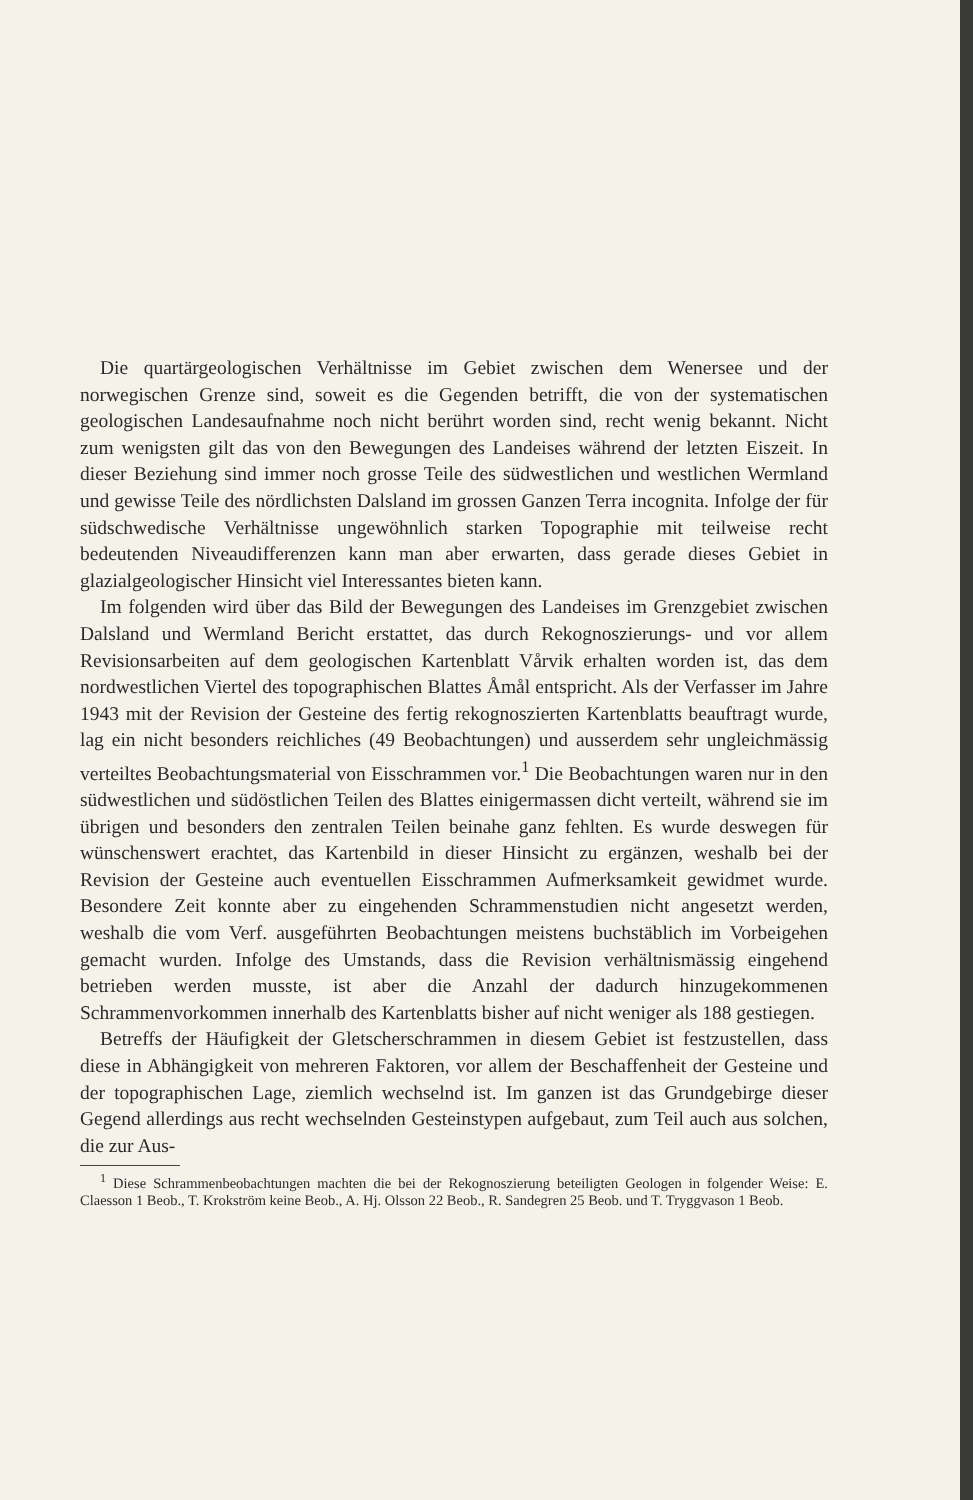Die quartärgeologischen Verhältnisse im Gebiet zwischen dem Wenersee und der norwegischen Grenze sind, soweit es die Gegenden betrifft, die von der systematischen geologischen Landesaufnahme noch nicht berührt worden sind, recht wenig bekannt. Nicht zum wenigsten gilt das von den Bewegungen des Landeises während der letzten Eiszeit. In dieser Beziehung sind immer noch grosse Teile des südwestlichen und westlichen Wermland und gewisse Teile des nördlichsten Dalsland im grossen Ganzen Terra incognita. Infolge der für südschwedische Verhältnisse ungewöhnlich starken Topographie mit teilweise recht bedeutenden Niveaudifferenzen kann man aber erwarten, dass gerade dieses Gebiet in glazialgeologischer Hinsicht viel Interessantes bieten kann.
Im folgenden wird über das Bild der Bewegungen des Landeises im Grenzgebiet zwischen Dalsland und Wermland Bericht erstattet, das durch Rekognoszierungs- und vor allem Revisionsarbeiten auf dem geologischen Kartenblatt Vårvik erhalten worden ist, das dem nordwestlichen Viertel des topographischen Blattes Åmål entspricht. Als der Verfasser im Jahre 1943 mit der Revision der Gesteine des fertig rekognoszierten Kartenblatts beauftragt wurde, lag ein nicht besonders reichliches (49 Beobachtungen) und ausserdem sehr ungleichmässig verteiltes Beobachtungsmaterial von Eisschrammen vor.<sup>1</sup> Die Beobachtungen waren nur in den südwestlichen und südöstlichen Teilen des Blattes einigermassen dicht verteilt, während sie im übrigen und besonders den zentralen Teilen beinahe ganz fehlten. Es wurde deswegen für wünschenswert erachtet, das Kartenbild in dieser Hinsicht zu ergänzen, weshalb bei der Revision der Gesteine auch eventuellen Eisschrammen Aufmerksamkeit gewidmet wurde. Besondere Zeit konnte aber zu eingehenden Schrammenstudien nicht angesetzt werden, weshalb die vom Verf. ausgeführten Beobachtungen meistens buchstäblich im Vorbeigehen gemacht wurden. Infolge des Umstands, dass die Revision verhältnismässig eingehend betrieben werden musste, ist aber die Anzahl der dadurch hinzugekommenen Schrammenvorkommen innerhalb des Kartenblatts bisher auf nicht weniger als 188 gestiegen.
Betreffs der Häufigkeit der Gletscherschrammen in diesem Gebiet ist festzustellen, dass diese in Abhängigkeit von mehreren Faktoren, vor allem der Beschaffenheit der Gesteine und der topographischen Lage, ziemlich wechselnd ist. Im ganzen ist das Grundgebirge dieser Gegend allerdings aus recht wechselnden Gesteinstypen aufgebaut, zum Teil auch aus solchen, die zur Aus-
<sup>1</sup> Diese Schrammenbeobachtungen machten die bei der Rekognoszierung beteiligten Geologen in folgender Weise: E. Claesson 1 Beob., T. Krokström keine Beob., A. Hj. Olsson 22 Beob., R. Sandegren 25 Beob. und T. Tryggvason 1 Beob.